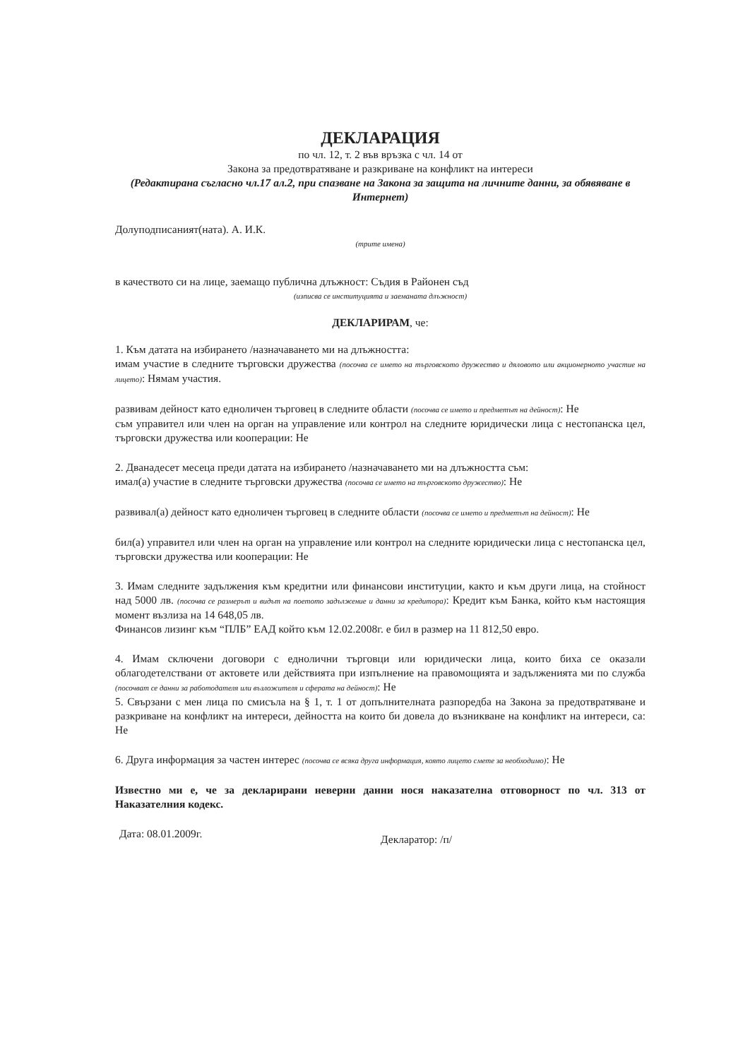ДЕКЛАРАЦИЯ
по чл. 12, т. 2 във връзка с чл. 14 от
Закона за предотвратяване и разкриване на конфликт на интереси
(Редактирана съгласно чл.17 ал.2, при спазване на Закона за защита на личните данни, за обявяване в Интернет)
Долуподписаният(ната). А. И.К.
(трите имена)
в качеството си на лице, заемащо публична длъжност: Съдия в Районен съд
(изписва се институцията и заеманата длъжност)
ДЕКЛАРИРАМ, че:
1. Към датата на избирането /назначаването ми на длъжността:
имам участие в следните търговски дружества (посочва се името на търговското дружество и дяловото или акционерното участие на лицето): Нямам участия.
развивам дейност като едноличен търговец в следните области (посочва се името и предметът на дейност): Не
съм управител или член на орган на управление или контрол на следните юридически лица с нестопанска цел, търговски дружества или кооперации: Не
2. Дванадесет месеца преди датата на избирането /назначаването ми на длъжността съм:
имал(а) участие в следните търговски дружества (посочва се името на търговското дружество): Не
развивал(а) дейност като едноличен търговец в следните области (посочва се името и предметът на дейност): Не
бил(а) управител или член на орган на управление или контрол на следните юридически лица с нестопанска цел, търговски дружества или кооперации: Не
3. Имам следните задължения към кредитни или финансови институции, както и към други лица, на стойност над 5000 лв. (посочва се размерът и видът на поетото задължение и данни за кредитора): Кредит към Банка, който към настоящия момент възлиза на 14 648,05 лв.
Финансов лизинг към “ПЛБ” ЕАД който към 12.02.2008г. е бил в размер на 11 812,50 евро.
4. Имам сключени договори с еднолични търговци или юридически лица, които биха се оказали облагодетелствани от актовете или действията при изпълнение на правомощията и задълженията ми по служба (посочват се данни за работодателя или възложителя и сферата на дейност): Не
5. Свързани с мен лица по смисъла на § 1, т. 1 от допълнителната разпоредба на Закона за предотвратяване и разкриване на конфликт на интереси, дейността на които би довела до възникване на конфликт на интереси, са: Не
6. Друга информация за частен интерес (посочва се всяка друга информация, която лицето смете за необходимо): Не
Известно ми е, че за декларирани неверни данни нося наказателна отговорност по чл. 313 от Наказателния кодекс.
Дата: 08.01.2009г. Декларатор: /п/